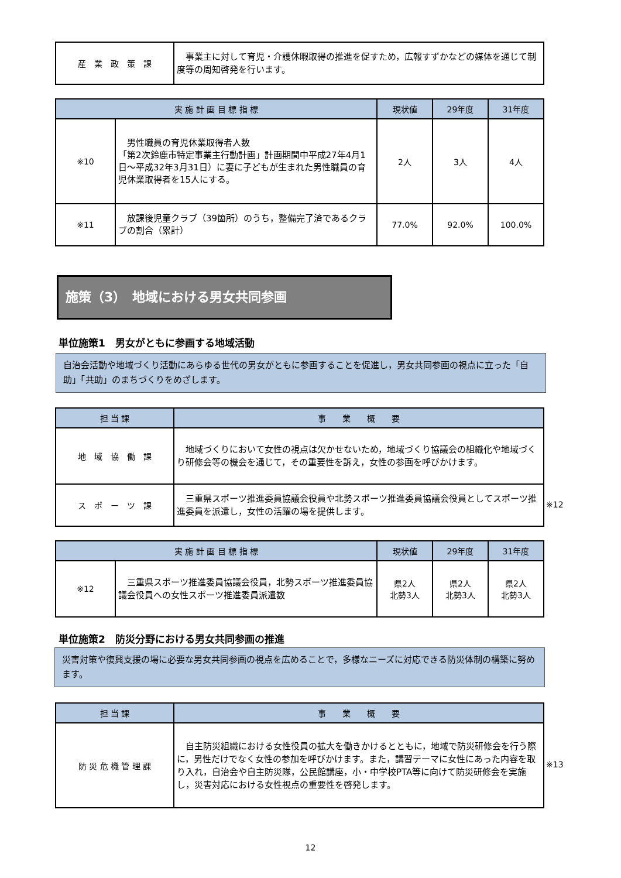| 産 業 政 策 課 | 事業主に対して育児・介護休暇取得の推進を促すため，広報すずかなどの媒体を通じて制度等の周知啓発を行います。 |
| 実 施 計 画 目 標 指 標 | | 現状値 | 29年度 | 31年度 |
| --- | --- | --- | --- | --- |
| ※10 | 男性職員の育児休業取得者人数 「第2次鈴鹿市特定事業主行動計画」計画期間中平成27年4月1日～平成32年3月31日）に妻に子どもが生まれた男性職員の育児休業取得者を15人にする。 | 2人 | 3人 | 4人 |
| ※11 | 放課後児童クラブ（39箇所）のうち，整備完了済であるクラブの割合（累計） | 77.0% | 92.0% | 100.0% |
施策（3）　地域における男女共同参画
単位施策1　男女がともに参画する地域活動
自治会活動や地域づくり活動にあらゆる世代の男女がともに参画することを促進し，男女共同参画の視点に立った「自助」「共助」のまちづくりをめざします。
| 担 当 課 | 事 業 概 要 |
| --- | --- |
| 地 域 協 働 課 | 地域づくりにおいて女性の視点は欠かせないため，地域づくり協議会の組織化や地域づくり研修会等の機会を通じて，その重要性を訴え，女性の参画を呼びかけます。 |
| ス ポ ー ツ 課 | 三重県スポーツ推進委員協議会役員や北勢スポーツ推進委員協議会役員としてスポーツ推進委員を派遣し，女性の活躍の場を提供します。 |
※12
| 実 施 計 画 目 標 指 標 | | 現状値 | 29年度 | 31年度 |
| --- | --- | --- | --- | --- |
| ※12 | 三重県スポーツ推進委員協議会役員，北勢スポーツ推進委員協議会役員への女性スポーツ推進委員派遣数 | 県2人 北勢3人 | 県2人 北勢3人 | 県2人 北勢3人 |
単位施策2　防災分野における男女共同参画の推進
災害対策や復興支援の場に必要な男女共同参画の視点を広めることで，多様なニーズに対応できる防災体制の構築に努めます。
| 担 当 課 | 事 業 概 要 |
| --- | --- |
| 防 災 危 機 管 理 課 | 自主防災組織における女性役員の拡大を働きかけるとともに，地域で防災研修会を行う際に，男性だけでなく女性の参加を呼びかけます。また，講習テーマに女性にあった内容を取り入れ，自治会や自主防災隊，公民館講座，小・中学校PTA等に向けて防災研修会を実施し，災害対応における女性視点の重要性を啓発します。 |
※13
12